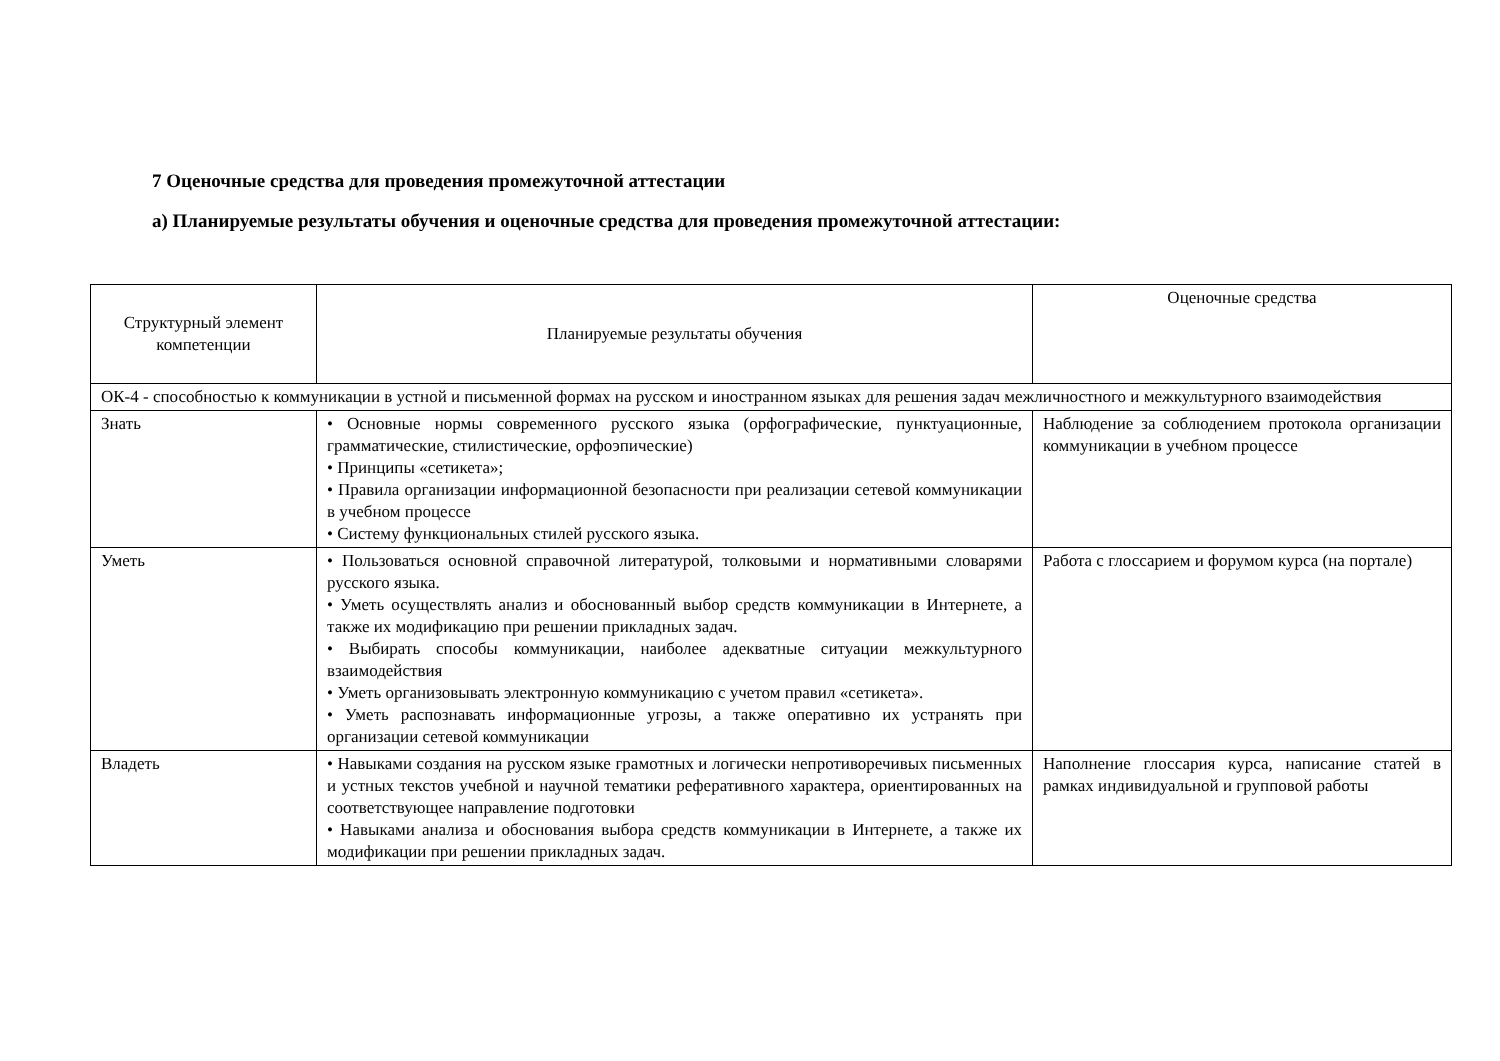7 Оценочные средства для проведения промежуточной аттестации
а) Планируемые результаты обучения и оценочные средства для проведения промежуточной аттестации:
| Структурный элемент компетенции | Планируемые результаты обучения | Оценочные средства |
| --- | --- | --- |
| ОК-4 - способностью к коммуникации в устной и письменной формах на русском и иностранном языках для решения задач межличностного и межкультурного взаимодействия | | |
| Знать | • Основные нормы современного русского языка (орфографические, пунктуационные, грамматические, стилистические, орфоэпические) • Принципы «сетикета»; • Правила организации информационной безопасности при реализации сетевой коммуникации в учебном процессе • Систему функциональных стилей русского языка. | Наблюдение за соблюдением протокола организации коммуникации в учебном процессе |
| Уметь | • Пользоваться основной справочной литературой, толковыми и нормативными словарями русского языка. • Уметь осуществлять анализ и обоснованный выбор средств коммуникации в Интернете, а также их модификацию при решении прикладных задач. • Выбирать способы коммуникации, наиболее адекватные ситуации межкультурного взаимодействия • Уметь организовывать электронную коммуникацию с учетом правил «сетикета». • Уметь распознавать информационные угрозы, а также оперативно их устранять при организации сетевой коммуникации | Работа с глоссарием и форумом курса (на портале) |
| Владеть | • Навыками создания на русском языке грамотных и логически непротиворечивых письменных и устных текстов учебной и научной тематики реферативного характера, ориентированных на соответствующее направление подготовки • Навыками анализа и обоснования выбора средств коммуникации в Интернете, а также их модификации при решении прикладных задач. | Наполнение глоссария курса, написание статей в рамках индивидуальной и групповой работы |